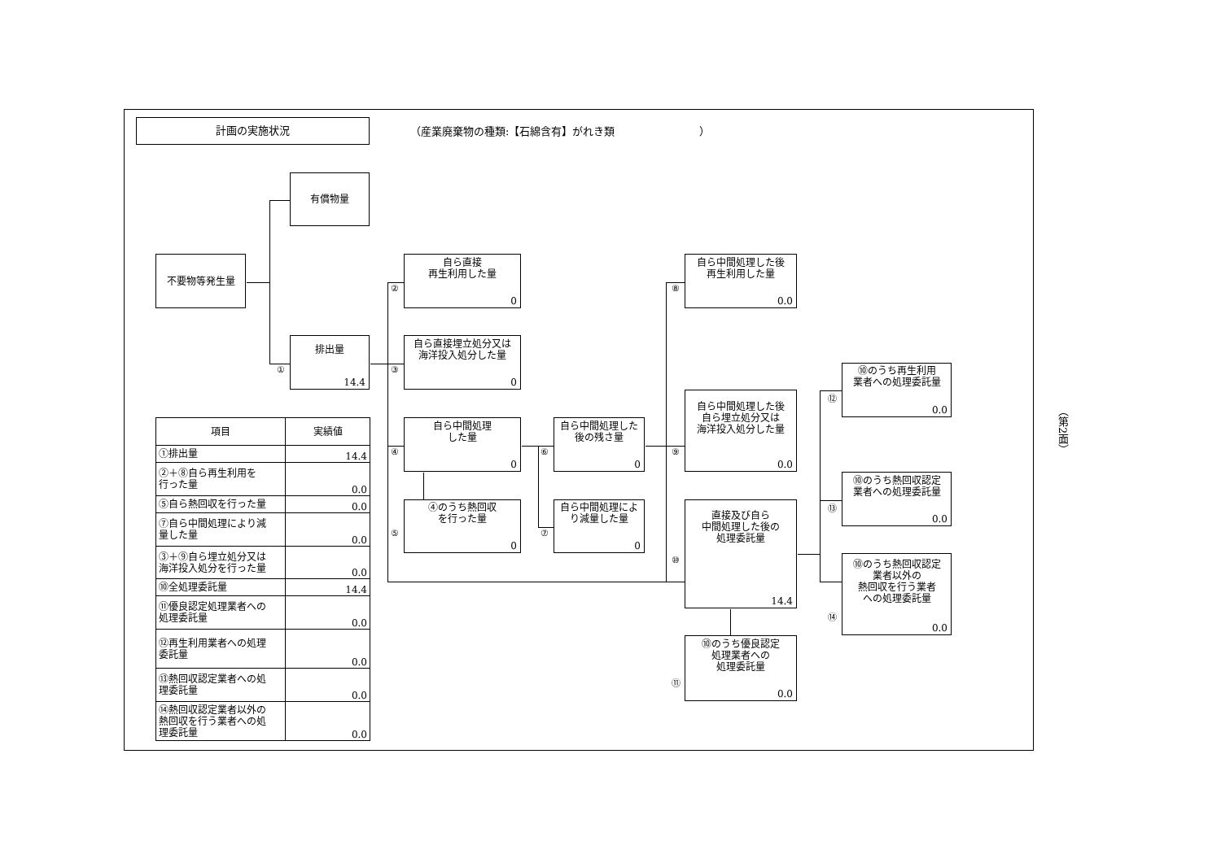計画の実施状況
（産業廃棄物の種類:【石綿含有】がれき類 ）
有償物量
不要物等発生量
排出量
①
14.4
自ら直接
再生利用した量
②
0
自ら直接埋立処分又は
海洋投入処分した量
③
0
自ら中間処理
した量
④
0
④のうち熱回収
を行った量
⑤
0
自ら中間処理した
後の残さ量
⑥
0
自ら中間処理によ
り減量した量
⑦
0
自ら中間処理した後
再生利用した量
⑧
0.0
自ら中間処理した後
自ら埋立処分又は
海洋投入処分した量
⑨
0.0
直接及び自ら
中間処理した後の
処理委託量
⑩
14.4
⑩のうち優良認定
処理業者への
処理委託量
⑪
0.0
⑩のうち再生利用
業者への処理委託量
⑫
0.0
⑩のうち熱回収認定
業者への処理委託量
⑬
0.0
⑩のうち熱回収認定
業者以外の
熱回収を行う業者
への処理委託量
⑭
0.0
| 項目 | 実績値 |
| --- | --- |
| ①排出量 | 14.4 |
| ②＋⑧自ら再生利用を 行った量 | 0.0 |
| ⑤自ら熱回収を行った量 | 0.0 |
| ⑦自ら中間処理により減 量した量 | 0.0 |
| ③＋⑨自ら埋立処分又は 海洋投入処分を行った量 | 0.0 |
| ⑩全処理委託量 | 14.4 |
| ⑪優良認定処理業者への 処理委託量 | 0.0 |
| ⑫再生利用業者への処理 委託量 | 0.0 |
| ⑬熱回収認定業者への処 理委託量 | 0.0 |
| ⑭熱回収認定業者以外の 熱回収を行う業者への処 理委託量 | 0.0 |
（第2面）